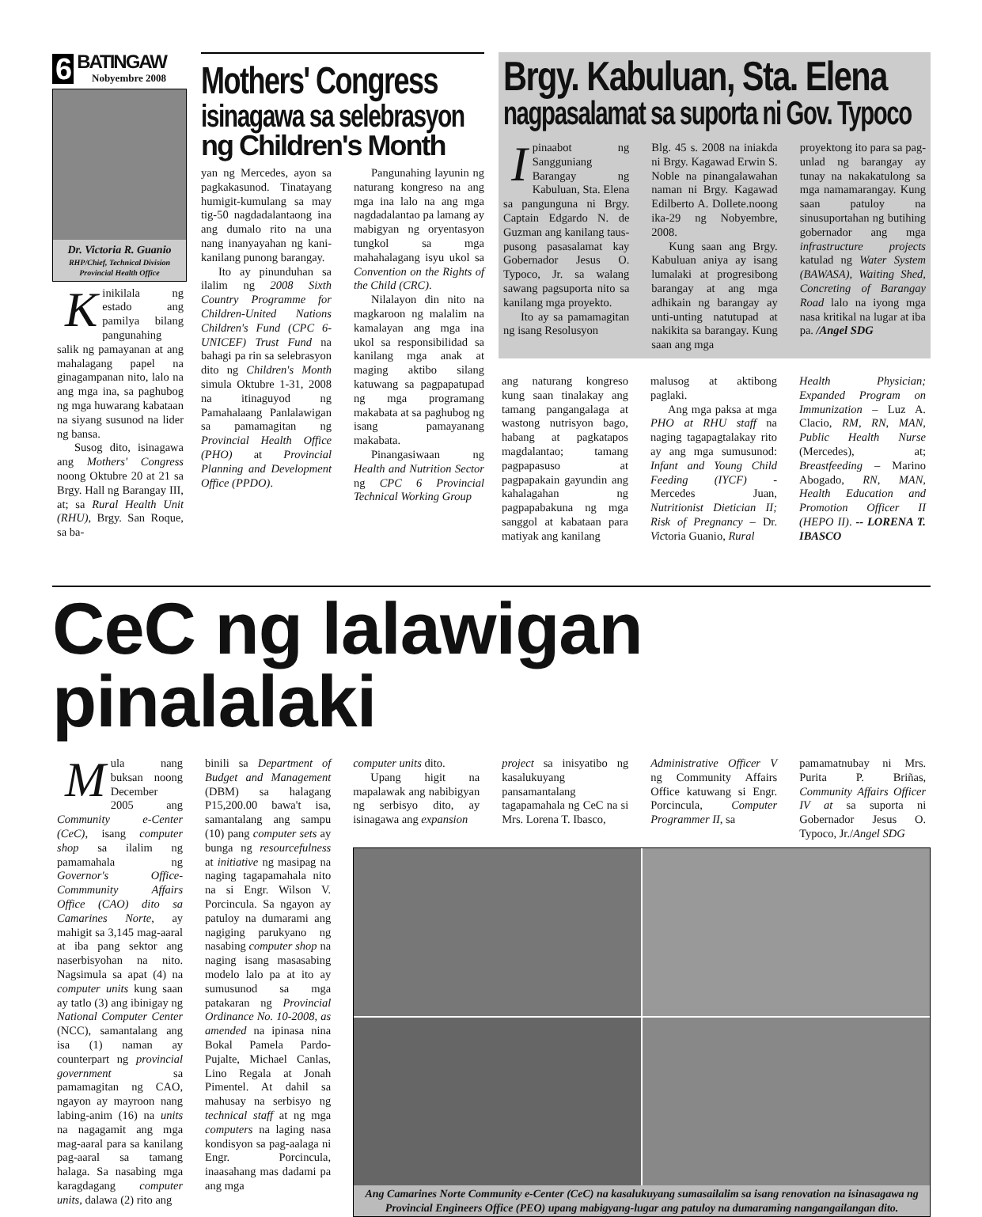6
BATINGAW
Nobyembre 2008
Dr. Victoria R. Guanio
RHP/Chief, Technical Division
Provincial Health Office
Kinikilala ng estado ang pamilya bilang pangunahing salik ng pamayanan at ang mahalagang papel na ginagampanan nito, lalo na ang mga ina, sa paghubog ng mga huwarang kabataan na siyang susunod na lider ng bansa.
Susog dito, isinagawa ang Mothers' Congress noong Oktubre 20 at 21 sa Brgy. Hall ng Barangay III, at; sa Rural Health Unit (RHU), Brgy. San Roque, sa ba-
Mothers' Congress
isinagawa sa selebrasyon
ng Children's Month
yan ng Mercedes, ayon sa pagkakasunod. Tinatayang humigit-kumulang sa may tig-50 nagdadalantaong ina ang dumalo rito na una nang inanyayahan ng kani-kanilang punong barangay.
Ito ay pinunduhan sa ilalim ng 2008 Sixth Country Programme for Children-United Nations Children's Fund (CPC 6-UNICEF) Trust Fund na bahagi pa rin sa selebrasyon dito ng Children's Month simula Oktubre 1-31, 2008 na itinaguyod ng Pamahalaang Panlalawigan sa pamamagitan ng Provincial Health Office (PHO) at Provincial Planning and Development Office (PPDO).
Pangunahing layunin ng naturang kongreso na ang mga ina lalo na ang mga nagdadalantao pa lamang ay mabigyan ng oryentasyon tungkol sa mga mahahalagang isyu ukol sa Convention on the Rights of the Child (CRC).
Nilalayon din nito na magkaroon ng malalim na kamalayan ang mga ina ukol sa responsibilidad sa kanilang mga anak at maging aktibo silang katuwang sa pagpapatupad ng mga programang makabata at sa paghubog ng isang pamayanang makabata.
Pinangasiwaan ng Health and Nutrition Sector ng CPC 6 Provincial Technical Working Group
Brgy. Kabuluan, Sta. Elena
nagpasalamat sa suporta ni Gov. Typoco
Ipinaabot ng Sangguniang Barangay ng Kabuluan, Sta. Elena sa pangunguna ni Brgy. Captain Edgardo N. de Guzman ang kanilang taus-pusong pasasalamat kay Gobernador Jesus O. Typoco, Jr. sa walang sawang pagsuporta nito sa kanilang mga proyekto.
Ito ay sa pamamagitan ng isang Resolusyon
Blg. 45 s. 2008 na iniakda ni Brgy. Kagawad Erwin S. Noble na pinangalawahan naman ni Brgy. Kagawad Edilberto A. Dollete.noong ika-29 ng Nobyembre, 2008.
Kung saan ang Brgy. Kabuluan aniya ay isang lumalaki at progresibong barangay at ang mga adhikain ng barangay ay unti-unting natutupad at nakikita sa barangay. Kung saan ang mga
proyektong ito para sa pag-unlad ng barangay ay tunay na nakakatulong sa mga namamarangay. Kung saan patuloy na sinusuportahan ng butihing gobernador ang mga infrastructure projects katulad ng Water System (BAWASA), Waiting Shed, Concreting of Barangay Road lalo na iyong mga nasa kritikal na lugar at iba pa. /Angel SDG
ang naturang kongreso kung saan tinalakay ang tamang pangangalaga at wastong nutrisyon bago, habang at pagkatapos magdalantao; tamang pagpapasuso at pagpapakain gayundin ang kahalagahan ng pagpapabakuna ng mga sanggol at kabataan para matiyak ang kanilang
malusog at aktibong paglaki.
Ang mga paksa at mga PHO at RHU staff na naging tagapagtalakay rito ay ang mga sumusunod: Infant and Young Child Feeding (IYCF) - Mercedes Juan, Nutritionist Dietician II; Risk of Pregnancy – Dr. Victoria Guanio, Rural
Health Physician; Expanded Program on Immunization – Luz A. Clacio, RM, RN, MAN, Public Health Nurse (Mercedes), at; Breastfeeding – Marino Abogado, RN, MAN, Health Education and Promotion Officer II (HEPO II). -- LORENA T. IBASCO
CeC ng lalawigan pinalalaki
Mula nang buksan noong December 2005 ang Community e-Center (CeC), isang computer shop sa ilalim ng pamamahala ng Governor's Office-Commmunity Affairs Office (CAO) dito sa Camarines Norte, ay mahigit sa 3,145 mag-aaral at iba pang sektor ang naserbisyohan na nito. Nagsimula sa apat (4) na computer units kung saan ay tatlo (3) ang ibinigay ng National Computer Center (NCC), samantalang ang isa (1) naman ay counterpart ng provincial government sa pamamagitan ng CAO, ngayon ay mayroon nang labing-anim (16) na units na nagagamit ang mga mag-aaral para sa kanilang pag-aaral sa tamang halaga. Sa nasabing mga karagdagang computer units, dalawa (2) rito ang
binili sa Department of Budget and Management (DBM) sa halagang P15,200.00 bawa't isa, samantalang ang sampu (10) pang computer sets ay bunga ng resourcefulness at initiative ng masipag na naging tagapamahala nito na si Engr. Wilson V. Porcincula. Sa ngayon ay patuloy na dumarami ang nagiging parukyano ng nasabing computer shop na naging isang masasabing modelo lalo pa at ito ay sumusunod sa mga patakaran ng Provincial Ordinance No. 10-2008, as amended na ipinasa nina Bokal Pamela Pardo-Pujalte, Michael Canlas, Lino Regala at Jonah Pimentel. At dahil sa mahusay na serbisyo ng technical staff at ng mga computers na laging nasa kondisyon sa pag-aalaga ni Engr. Porcincula, inaasahang mas dadami pa ang mga
computer units dito.
Upang higit na mapalawak ang nabibigyan ng serbisyo dito, ay isinagawa ang expansion
project sa inisyatibo ng kasalukuyang pansamantalang tagapamahala ng CeC na si Mrs. Lorena T. Ibasco,
Administrative Officer V ng Community Affairs Office katuwang si Engr. Porcincula, Computer Programmer II, sa
pamamatnubay ni Mrs. Purita P. Briñas, Community Affairs Officer IV at sa suporta ni Gobernador Jesus O. Typoco, Jr./Angel SDG
Ang Camarines Norte Community e-Center (CeC) na kasalukuyang sumasailalim sa isang renovation na isinasagawa ng Provincial Engineers Office (PEO) upang mabigyang-lugar ang patuloy na dumaraming nangangailangan dito.